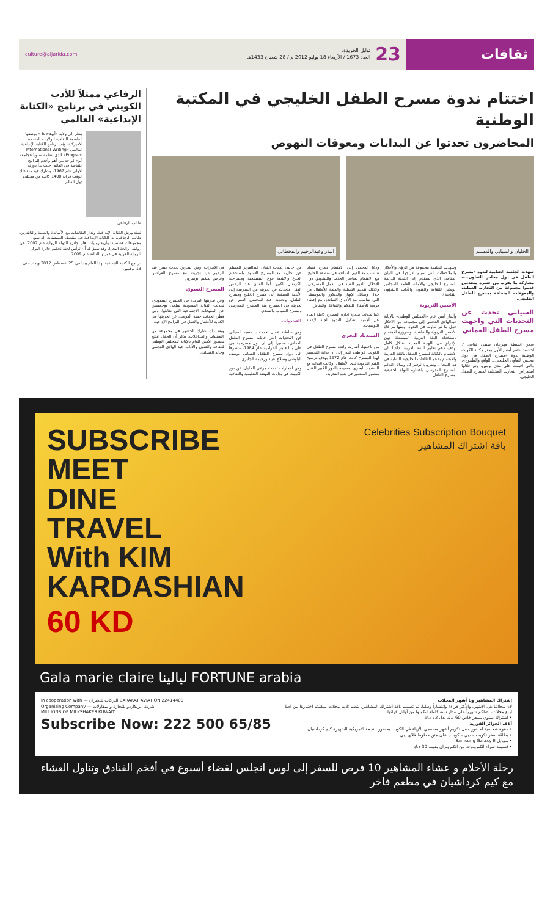ثقافات
23
توابل الجريدة.
العدد 1673 / الأربعاء 18 يوليو 2012 م / 28 شعبان 1433هـ
culture@aljarida.com
اختتام ندوة مسرح الطفل الخليجي في المكتبة الوطنية
المحاضرون تحدثوا عن البدايات ومعوقات النهوض
الحليان والسيابي والمسلم البدر وعبدالرحيم والقحطاني
شهدت الجلسة الختامية لندوة «مسرح الطفل في دول مجلس التعاون...» مشاركة ما يقرب من عشرة متحدثين قدموا مجموعة من التجارب العملية، والمعوقات المتعلقة بمسرح الطفل الخليجي.
السيابي تحدث عن التحديات التي واجهت مسرح الطفل العماني
ضمن انشطة مهرجان صيفي ثقافي 7 اختتمت عصر أمس الأول بمقر مكتبة الكويت الوطنية ندوة «مسرح الطفل في دول مجلس التعاون الخليجي... الواقع والطموح»، والتي اقيمت على مدى يومين، وتم خلالها استعراض التجارب المختلفة لمسرح الطفل الخليجي.
وشهدت الجلسة مجموعة من الرؤى والأفكار والملاحظات التي سيتم ادراجها في البيان الختامي الذي سيقدم إلى اللجنة الدائمة للمسرح الخليجي والأمانة العامة للمجلس الوطني للثقافة والفنون والآداب (الشؤون الثقافية).
الأسس التربوية
وأشار أمين عام «المجلس الوطني» بالإنابة عبدالهادي العجمي إلى مجموعة من الافكار حول ما تم تداوله في الندوة، ومنها مراعاة الأسس التربوية والنقاشية، وضرورة الاهتمام باستخدام اللغة العربية المبسطة دون الإغراق في اللهجة المحلية بشكل كامل بهدف دعم تعليم اللغة العربية، داعياً إلى الاهتمام بالكتابة لمسرح الطفل باللغة العربية والاهتمام بدعم الطاقات الخليجية الشابة في هذا المجال، وضرورة توفير كل وسائل الدعم للمسرح المدرسي باعتباره النواة الحقيقية لمسرح الطفل.
ودعا العجمي إلى الاهتمام بطرح قضايا تتناسب مع القيم السائدة في منطقة الخليج، مع الاهتمام بعناصر الجذب والتشويق دون الإخلال بالقيم الفنية في العمل المسرحي، وكذلك تقديم التسلية والمتعة للأطفال من خلال وسائل الإبهار والديكور والموسيقى التي تتناسب مع الأذواق السائدة، مع إعطاء فرصة للأطفال للتفكير والتفاعل والنقاش.
كما تحدثت مديرة ادارة المسرح كاملة العياد عن أهمية تشكيل الندوة لجنة لإعداد التوصيات.
السندباد البحري
من ناحيتها، أشارت رائدة مسرح الطفل في الكويت عواطف البدر إلى ان بداية التحضير لهذا المسرح كانت عام 1972 بهدف ترسيخ القيم التربوية لدى الأطفال، وكانت البداية مع السندباد البحري، مشيدة بالدور الكبير للفنان منصور المنصور في هذه التجربة.
من جانبه، تحدث الفنان عبدالعزيز المسلم عن تجاربه مع المسرح الاسود واستخدام الخدع والاشعة فوق البنفسجية ومسرحية الكرنفال الكبير. أما الفنان عبد الرحمن العقل فتحدث عن تجربته من المدرسة إلى الأندية الصيفية إلى مسرح الخليج ومسرح الطفل. وتحدث عبد المحسن العمر عن تجربته في المسرح منذ المسرح المدرسي ومسرح الشباب والسلام.
التحديات
ومن سلطنة عمان تحدث د. سعيد السيابي عن التحديات التي قابلت مسرح الطفل العماني، مشيراً إلى ان اول مسرحية هي علي بابا قاهر الحرامية عام 1984، متطرقا إلى رواد مسرح الطفل العماني يوسف البلوشي وصلاح عبيد ورحيمة الجابري.
ومن الإمارات تحدث مرعي الحليان عن دور الكويت في بدايات النهضة التعليمية والثقافية في الإمارات. ومن البحرين تحدث حسن عبد الرحيم عن تجربته مع مسرح العرائس وعرض الحكيم ابوسرور.
المسرح النسوي
وعن تجربتها الفريدة في المسرح السعودي، تحدثت الفنانة السعودية سلمى بوخمسين عن المعوقات الاجتماعية التي تقابلها. ومن قطر، تحدثت حصة العوضي عن تجربتها في الكتابة للأطفال والعمل في البرامج الإذاعية.
وبعد ذلك شارك الحضور في مجموعة من التعقيبات والمداخلات. يذكر أن الحفل افتتح بحضور الأمين العام بالإنابة للمجلس الوطني للثقافة والفنون والآداب عبد الهادي العجمي وخالد الغساني.
الرفاعي ممثلاً للأدب الكويتي في برنامج «الكتابة الإبداعية» العالمي
يُنظر إلى ولاية «أيوIowa-» بوصفها العاصمة الثقافية للولايات المتحدة الأميركية، ويُعد برنامج الكتابة الإبداعية العالمي «International Writing Program» الذي تنظمة سنوياً «جامعة أيو» كواحد من أهم وأقدم البرامج الثقافية في العالم، حيث بدأ دورته الأولى عام 1967، وشارك فيه منذ ذلك الوقت قرابة 1400 كاتب من مختلف دول العالم.
طالب الرفاعي
تُعقد ورش الكتابة الإبداعية، وتدار النقاشات مع الأساتذة والطلبة والناشرين. طالب الرفاعي، بدأ الكتابة الإبداعية في منتصف السبعينات، له سبع مجموعات قصصية، وأربع روايات. فاز بجائزة الدولة للرواية عام 2002، عن روايته (رائحة البحر). وقد سبق له أن ترأس لجنة تحكيم جائزة البوكر للرواية العربية في دورتها الثالثة عام 2009.
برنامج الكتابة الإبداعية لهذا العام يبدأ في 25 أغسطس 2012 ويمتد حتى 13 نوفمبر.
Celebrities Subscription Bouquet
باقة اشتراك المشاهير
SUBSCRIBE
MEET
DINE
TRAVEL
With KIM
KARDASHIAN
60 KD
Gala marie claire ليالينا FORTUNE arabia
إشتراك المشاهير ويا أشهر المجلات
لأن مجلاتنا هي الأشهر، والأكثر قراءة وانتشاراً وطلبا، تم تصميم باقة اشتراك المشاهير، لتضم ثلاث مجلات يمكنكم اختيارها من اصل اربع مجلات، تصلكم شهرياً على مدار سنة كاملة لتكونوا من أوائل قرائها.
• اشتراك سنوي بسعر خاص 60 د.ك بدل 72 د.ك
آلاف الجوائز الفورية
• دعوة شخصية لحضور حفل تكريم أشهر مصممي الأزياء في الكويت بحضور النجمة الأمريكية الشهيرة كيم كرداشيان
• بطاقة سفر (كويت – دبي – كويت) على متن خطوط فلاي دبي
• موبايل Samsung Galaxy II
• قسيمة شراء الكترونيات من الكترونزان بقيمة 30 د.ك
in cooperation with — البركات للطيران BARAKAT AVIATION 22414400
Organizing Company — شركة الريكاردو للتجارة والمقاولات
MILLIONS OF MILKSHAKES KUWAIT
Subscribe Now: 222 500 65/85
رحلة الأحلام و عشاء المشاهير 10 فرص للسفر إلى لوس انجلس لقضاء أسبوع في أفخم الفنادق وتناول العشاء مع كيم كرداشيان في مطعم فاخر